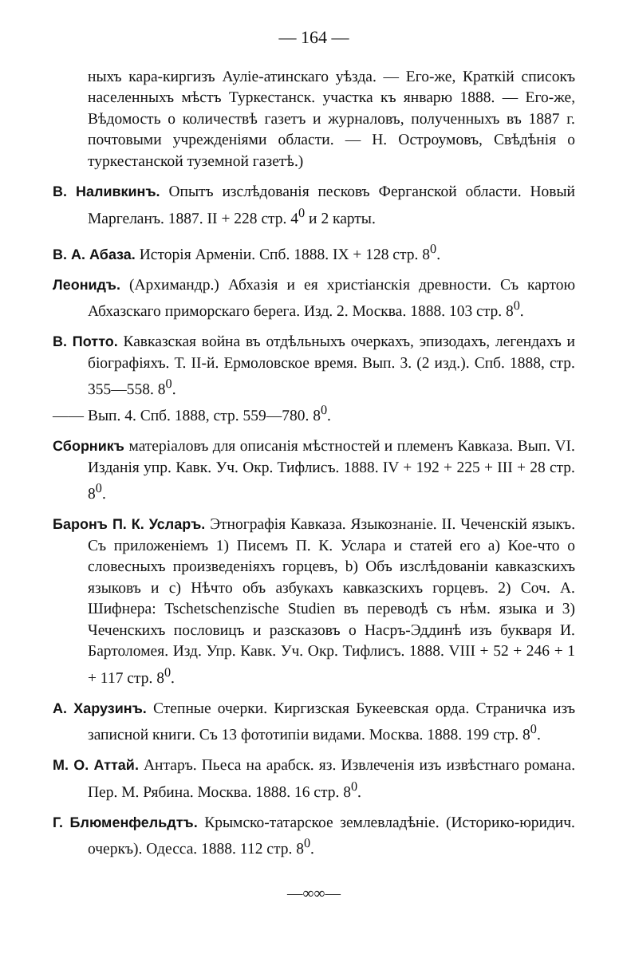— 164 —
ныхъ кара-киргизъ Ауліе-атинскаго уѣзда. — Его-же, Краткій списокъ населенныхъ мѣстъ Туркестанск. участка къ январю 1888. — Его-же, Вѣдомость о количествѣ газетъ и журналовъ, полученныхъ въ 1887 г. почтовыми учрежденіями области. — Н. Остроумовъ, Свѣдѣнія о туркестанской туземной газетѣ.)
В. Наливкинъ. Опытъ изслѣдованія песковъ Ферганской области. Новый Маргеланъ. 1887. II + 228 стр. 4<sup>0</sup> и 2 карты.
В. А. Абаза. Исторія Арменіи. Спб. 1888. IX + 128 стр. 8<sup>0</sup>.
Леонидъ. (Архимандр.) Абхазія и ея христіанскія древности. Съ картою Абхазскаго приморскаго берега. Изд. 2. Москва. 1888. 103 стр. 8<sup>0</sup>.
В. Потто. Кавказская война въ отдѣльныхъ очеркахъ, эпизодахъ, легендахъ и біографіяхъ. Т. II-й. Ермоловское время. Вып. 3. (2 изд.). Спб. 1888, стр. 355—558. 8<sup>0</sup>.
—— Вып. 4. Спб. 1888, стр. 559—780. 8<sup>0</sup>.
Сборникъ матеріаловъ для описанія мѣстностей и племенъ Кавказа. Вып. VI. Изданія упр. Кавк. Уч. Окр. Тифлисъ. 1888. IV + 192 + 225 + III + 28 стр. 8<sup>0</sup>.
Баронъ П. К. Усларъ. Этнографія Кавказа. Языкознаніе. II. Чеченскій языкъ. Съ приложеніемъ 1) Писемъ П. К. Услара и статей его a) Кое-что о словесныхъ произведеніяхъ горцевъ, b) Объ изслѣдованіи кавказскихъ языковъ и c) Нѣчто объ азбукахъ кавказскихъ горцевъ. 2) Соч. А. Шифнера: Tschetschenzische Studien въ переводѣ съ нѣм. языка и 3) Чеченскихъ пословицъ и разсказовъ о Насръ-Эддинѣ изъ букваря И. Бартоломея. Изд. Упр. Кавк. Уч. Окр. Тифлисъ. 1888. VIII + 52 + 246 + 1 + 117 стр. 8<sup>0</sup>.
А. Харузинъ. Степные очерки. Киргизская Букеевская орда. Страничка изъ записной книги. Съ 13 фототипіи видами. Москва. 1888. 199 стр. 8<sup>0</sup>.
М. О. Аттай. Антаръ. Пьеса на арабск. яз. Извлеченія изъ извѣстнаго романа. Пер. М. Рябина. Москва. 1888. 16 стр. 8<sup>0</sup>.
Г. Блюменфельдтъ. Крымско-татарское землевладѣніе. (Историко-юридич. очеркъ). Одесса. 1888. 112 стр. 8<sup>0</sup>.
—∞∞—